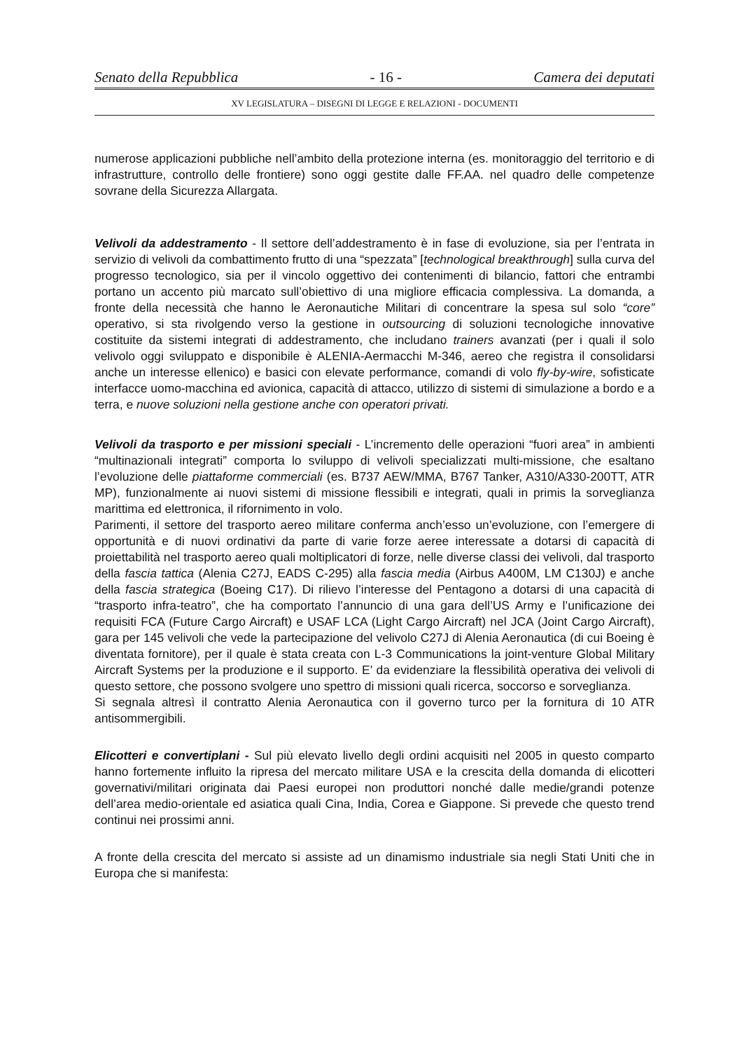Senato della Repubblica - 16 - Camera dei deputati
XV LEGISLATURA – DISEGNI DI LEGGE E RELAZIONI - DOCUMENTI
numerose applicazioni pubbliche nell’ambito della protezione interna (es. monitoraggio del territorio e di infrastrutture, controllo delle frontiere) sono oggi gestite dalle FF.AA. nel quadro delle competenze sovrane della Sicurezza Allargata.
Velivoli da addestramento - Il settore dell’addestramento è in fase di evoluzione, sia per l’entrata in servizio di velivoli da combattimento frutto di una “spezzata” [technological breakthrough] sulla curva del progresso tecnologico, sia per il vincolo oggettivo dei contenimenti di bilancio, fattori che entrambi portano un accento più marcato sull’obiettivo di una migliore efficacia complessiva. La domanda, a fronte della necessità che hanno le Aeronautiche Militari di concentrare la spesa sul solo “core” operativo, si sta rivolgendo verso la gestione in outsourcing di soluzioni tecnologiche innovative costituite da sistemi integrati di addestramento, che includano trainers avanzati (per i quali il solo velivolo oggi sviluppato e disponibile è ALENIA-Aermacchi M-346, aereo che registra il consolidarsi anche un interesse ellenico) e basici con elevate performance, comandi di volo fly-by-wire, sofisticate interfacce uomo-macchina ed avionica, capacità di attacco, utilizzo di sistemi di simulazione a bordo e a terra, e nuove soluzioni nella gestione anche con operatori privati.
Velivoli da trasporto e per missioni speciali - L’incremento delle operazioni “fuori area” in ambienti “multinazionali integrati” comporta lo sviluppo di velivoli specializzati multi-missione, che esaltano l’evoluzione delle piattaforme commerciali (es. B737 AEW/MMA, B767 Tanker, A310/A330-200TT, ATR MP), funzionalmente ai nuovi sistemi di missione flessibili e integrati, quali in primis la sorveglianza marittima ed elettronica, il rifornimento in volo.
Parimenti, il settore del trasporto aereo militare conferma anch’esso un’evoluzione, con l’emergere di opportunità e di nuovi ordinativi da parte di varie forze aeree interessate a dotarsi di capacità di proiettabilità nel trasporto aereo quali moltiplicatori di forze, nelle diverse classi dei velivoli, dal trasporto della fascia tattica (Alenia C27J, EADS C-295) alla fascia media (Airbus A400M, LM C130J) e anche della fascia strategica (Boeing C17). Di rilievo l’interesse del Pentagono a dotarsi di una capacità di “trasporto infra-teatro”, che ha comportato l’annuncio di una gara dell’US Army e l’unificazione dei requisiti FCA (Future Cargo Aircraft) e USAF LCA (Light Cargo Aircraft) nel JCA (Joint Cargo Aircraft), gara per 145 velivoli che vede la partecipazione del velivolo C27J di Alenia Aeronautica (di cui Boeing è diventata fornitore), per il quale è stata creata con L-3 Communications la joint-venture Global Military Aircraft Systems per la produzione e il supporto. E’ da evidenziare la flessibilità operativa dei velivoli di questo settore, che possono svolgere uno spettro di missioni quali ricerca, soccorso e sorveglianza.
Si segnala altresì il contratto Alenia Aeronautica con il governo turco per la fornitura di 10 ATR antisommergibili.
Elicotteri e convertiplani - Sul più elevato livello degli ordini acquisiti nel 2005 in questo comparto hanno fortemente influito la ripresa del mercato militare USA e la crescita della domanda di elicotteri governativi/militari originata dai Paesi europei non produttori nonché dalle medie/grandi potenze dell’area medio-orientale ed asiatica quali Cina, India, Corea e Giappone. Si prevede che questo trend continui nei prossimi anni.
A fronte della crescita del mercato si assiste ad un dinamismo industriale sia negli Stati Uniti che in Europa che si manifesta: